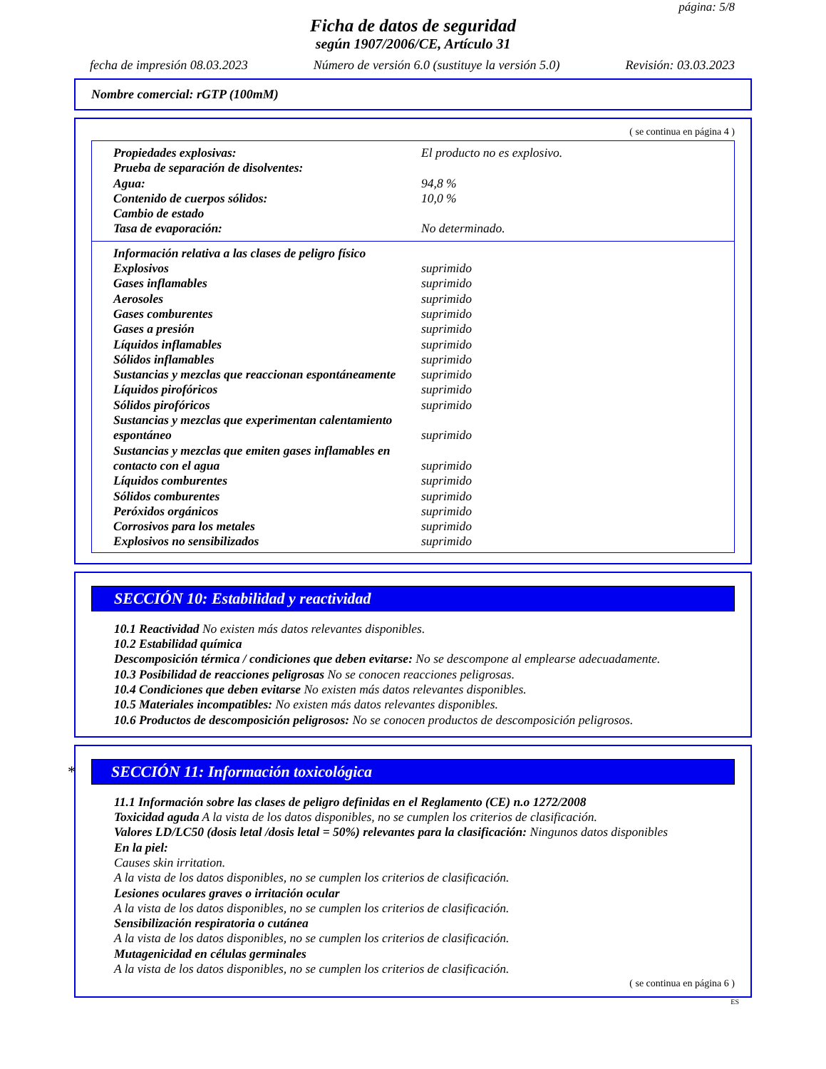página: 5/8
Ficha de datos de seguridad
según 1907/2006/CE, Artículo 31
fecha de impresión 08.03.2023 Número de versión 6.0 (sustituye la versión 5.0) Revisión: 03.03.2023
Nombre comercial: rGTP (100mM)
( se continua en página 4 )
| Propiedades explosivas: | El producto no es explosivo. |
| Prueba de separación de disolventes: | |
| Agua: | 94,8 % |
| Contenido de cuerpos sólidos: | 10,0 % |
| Cambio de estado | |
| Tasa de evaporación: | No determinado. |
| Información relativa a las clases de peligro físico | |
| Explosivos | suprimido |
| Gases inflamables | suprimido |
| Aerosoles | suprimido |
| Gases comburentes | suprimido |
| Gases a presión | suprimido |
| Líquidos inflamables | suprimido |
| Sólidos inflamables | suprimido |
| Sustancias y mezclas que reaccionan espontáneamente | suprimido |
| Líquidos pirofóricos | suprimido |
| Sólidos pirofóricos | suprimido |
| Sustancias y mezclas que experimentan calentamiento espontáneo | suprimido |
| Sustancias y mezclas que emiten gases inflamables en contacto con el agua | suprimido |
| Líquidos comburentes | suprimido |
| Sólidos comburentes | suprimido |
| Peróxidos orgánicos | suprimido |
| Corrosivos para los metales | suprimido |
| Explosivos no sensibilizados | suprimido |
SECCIÓN 10: Estabilidad y reactividad
10.1 Reactividad No existen más datos relevantes disponibles.
10.2 Estabilidad química
Descomposición térmica / condiciones que deben evitarse: No se descompone al emplearse adecuadamente.
10.3 Posibilidad de reacciones peligrosas No se conocen reacciones peligrosas.
10.4 Condiciones que deben evitarse No existen más datos relevantes disponibles.
10.5 Materiales incompatibles: No existen más datos relevantes disponibles.
10.6 Productos de descomposición peligrosos: No se conocen productos de descomposición peligrosos.
* SECCIÓN 11: Información toxicológica
11.1 Información sobre las clases de peligro definidas en el Reglamento (CE) n.o 1272/2008
Toxicidad aguda A la vista de los datos disponibles, no se cumplen los criterios de clasificación.
Valores LD/LC50 (dosis letal /dosis letal = 50%) relevantes para la clasificación: Ningunos datos disponibles
En la piel:
Causes skin irritation.
A la vista de los datos disponibles, no se cumplen los criterios de clasificación.
Lesiones oculares graves o irritación ocular
A la vista de los datos disponibles, no se cumplen los criterios de clasificación.
Sensibilización respiratoria o cutánea
A la vista de los datos disponibles, no se cumplen los criterios de clasificación.
Mutagenicidad en células germinales
A la vista de los datos disponibles, no se cumplen los criterios de clasificación.
( se continua en página 6 )
ES